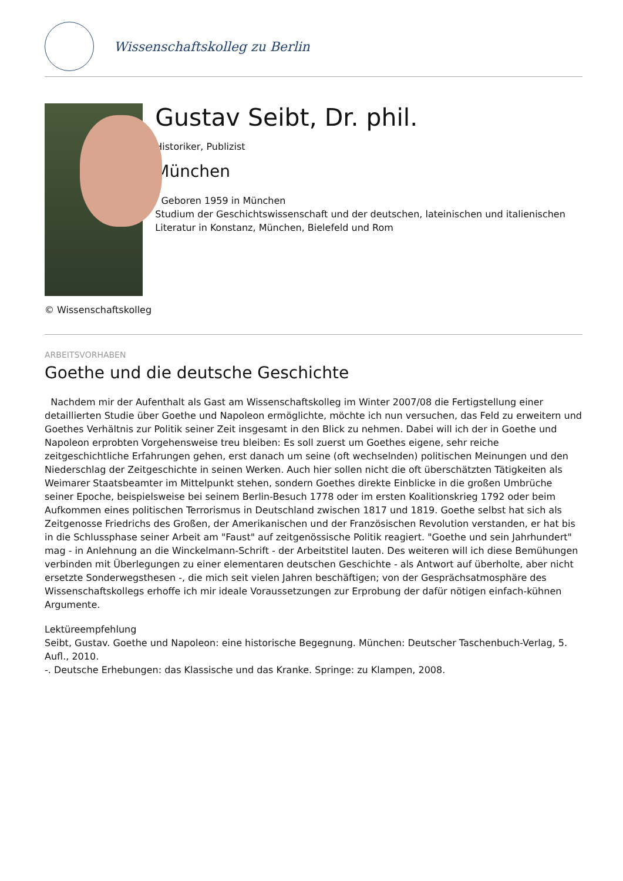Wissenschaftskolleg zu Berlin
Gustav Seibt, Dr. phil.
Historiker, Publizist
München
Geboren 1959 in München
Studium der Geschichtswissenschaft und der deutschen, lateinischen und italienischen Literatur in Konstanz, München, Bielefeld und Rom
© Wissenschaftskolleg
ARBEITSVORHABEN
Goethe und die deutsche Geschichte
Nachdem mir der Aufenthalt als Gast am Wissenschaftskolleg im Winter 2007/08 die Fertigstellung einer detaillierten Studie über Goethe und Napoleon ermöglichte, möchte ich nun versuchen, das Feld zu erweitern und Goethes Verhältnis zur Politik seiner Zeit insgesamt in den Blick zu nehmen. Dabei will ich der in Goethe und Napoleon erprobten Vorgehensweise treu bleiben: Es soll zuerst um Goethes eigene, sehr reiche zeitgeschichtliche Erfahrungen gehen, erst danach um seine (oft wechselnden) politischen Meinungen und den Niederschlag der Zeitgeschichte in seinen Werken. Auch hier sollen nicht die oft überschätzten Tätigkeiten als Weimarer Staatsbeamter im Mittelpunkt stehen, sondern Goethes direkte Einblicke in die großen Umbrüche seiner Epoche, beispielsweise bei seinem Berlin-Besuch 1778 oder im ersten Koalitionskrieg 1792 oder beim Aufkommen eines politischen Terrorismus in Deutschland zwischen 1817 und 1819. Goethe selbst hat sich als Zeitgenosse Friedrichs des Großen, der Amerikanischen und der Französischen Revolution verstanden, er hat bis in die Schlussphase seiner Arbeit am "Faust" auf zeitgenössische Politik reagiert. "Goethe und sein Jahrhundert" mag - in Anlehnung an die Winckelmann-Schrift - der Arbeitstitel lauten. Des weiteren will ich diese Bemühungen verbinden mit Überlegungen zu einer elementaren deutschen Geschichte - als Antwort auf überholte, aber nicht ersetzte Sonderwegsthesen -, die mich seit vielen Jahren beschäftigen; von der Gesprächsatmosphäre des Wissenschaftskollegs erhoffe ich mir ideale Voraussetzungen zur Erprobung der dafür nötigen einfach-kühnen Argumente.
Lektüreempfehlung
Seibt, Gustav. Goethe und Napoleon: eine historische Begegnung. München: Deutscher Taschenbuch-Verlag, 5. Aufl., 2010.
-. Deutsche Erhebungen: das Klassische und das Kranke. Springe: zu Klampen, 2008.